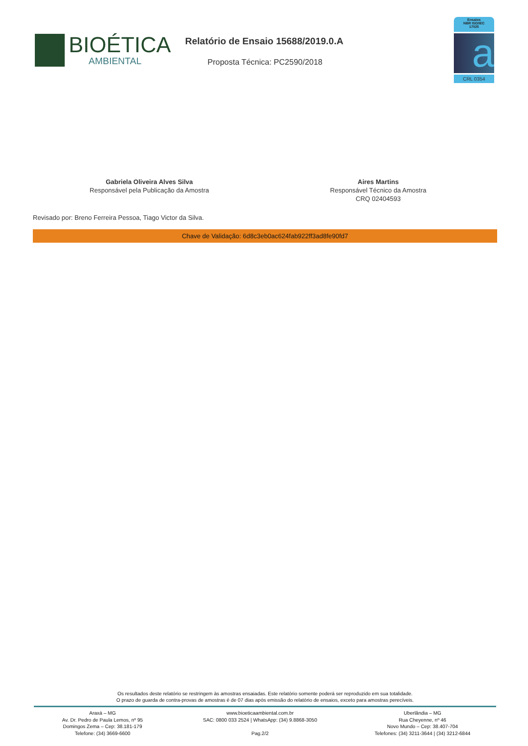BIOÉTICA
AMBIENTAL
Relatório de Ensaio 15688/2019.0.A
Proposta Técnica: PC2590/2018
Ensaios
NBR ISO/IEC
17025
a
CRL 0354
Gabriela Oliveira Alves Silva
Responsável pela Publicação da Amostra
Aires Martins
Responsável Técnico da Amostra
CRQ 02404593
Revisado por: Breno Ferreira Pessoa, Tiago Victor da Silva.
Chave de Validação: 6d8c3eb0ac624fab922ff3ad8fe90fd7
Os resultados deste relatório se restringem às amostras ensaiadas. Este relatório somente poderá ser reproduzido em sua totalidade.
O prazo de guarda de contra-provas de amostras é de 07 dias após emissão do relatório de ensaios, exceto para amostras perecíveis.
Araxá – MG
Av. Dr. Pedro de Paula Lemos, nº 95
Domingos Zema – Cep: 38.181-179
Telefone: (34) 3669-6600
www.bioeticaambiental.com.br
SAC: 0800 033 2524 | WhatsApp: (34) 9.8868-3050
Pag.2/2
Uberlândia – MG
Rua Cheyenne, nº 46
Novo Mundo – Cep: 38.407-704
Telefones: (34) 3211-3644 | (34) 3212-6844